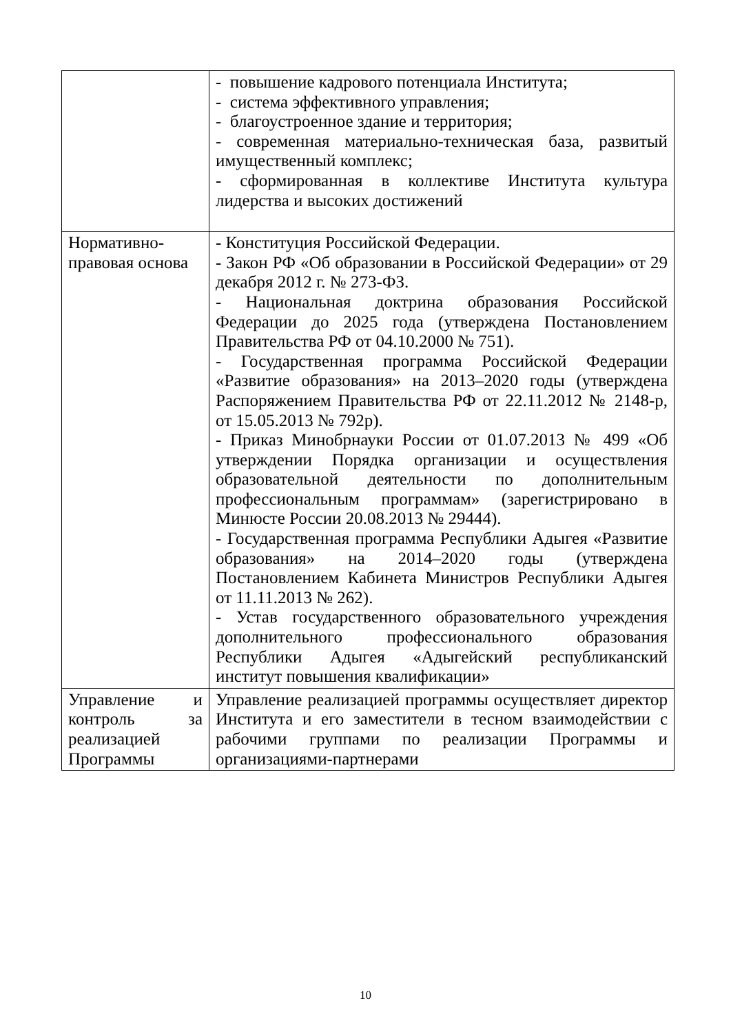| | - повышение кадрового потенциала Института; - система эффективного управления; - благоустроенное здание и территория; - современная материально-техническая база, развитый имущественный комплекс; - сформированная в коллективе Института культура лидерства и высоких достижений |
| Нормативно-правовая основа | - Конституция Российской Федерации. - Закон РФ «Об образовании в Российской Федерации» от 29 декабря 2012 г. № 273-ФЗ. - Национальная доктрина образования Российской Федерации до 2025 года (утверждена Постановлением Правительства РФ от 04.10.2000 № 751). - Государственная программа Российской Федерации «Развитие образования» на 2013–2020 годы (утверждена Распоряжением Правительства РФ от 22.11.2012 № 2148-р, от 15.05.2013 № 792р). - Приказ Минобрнауки России от 01.07.2013 № 499 «Об утверждении Порядка организации и осуществления образовательной деятельности по дополнительным профессиональным программам» (зарегистрировано в Минюсте России 20.08.2013 № 29444). - Государственная программа Республики Адыгея «Развитие образования» на 2014–2020 годы (утверждена Постановлением Кабинета Министров Республики Адыгея от 11.11.2013 № 262). - Устав государственного образовательного учреждения дополнительного профессионального образования Республики Адыгея «Адыгейский республиканский институт повышения квалификации» |
| Управление и контроль за реализацией Программы | Управление реализацией программы осуществляет директор Института и его заместители в тесном взаимодействии с рабочими группами по реализации Программы и организациями-партнерами |
10